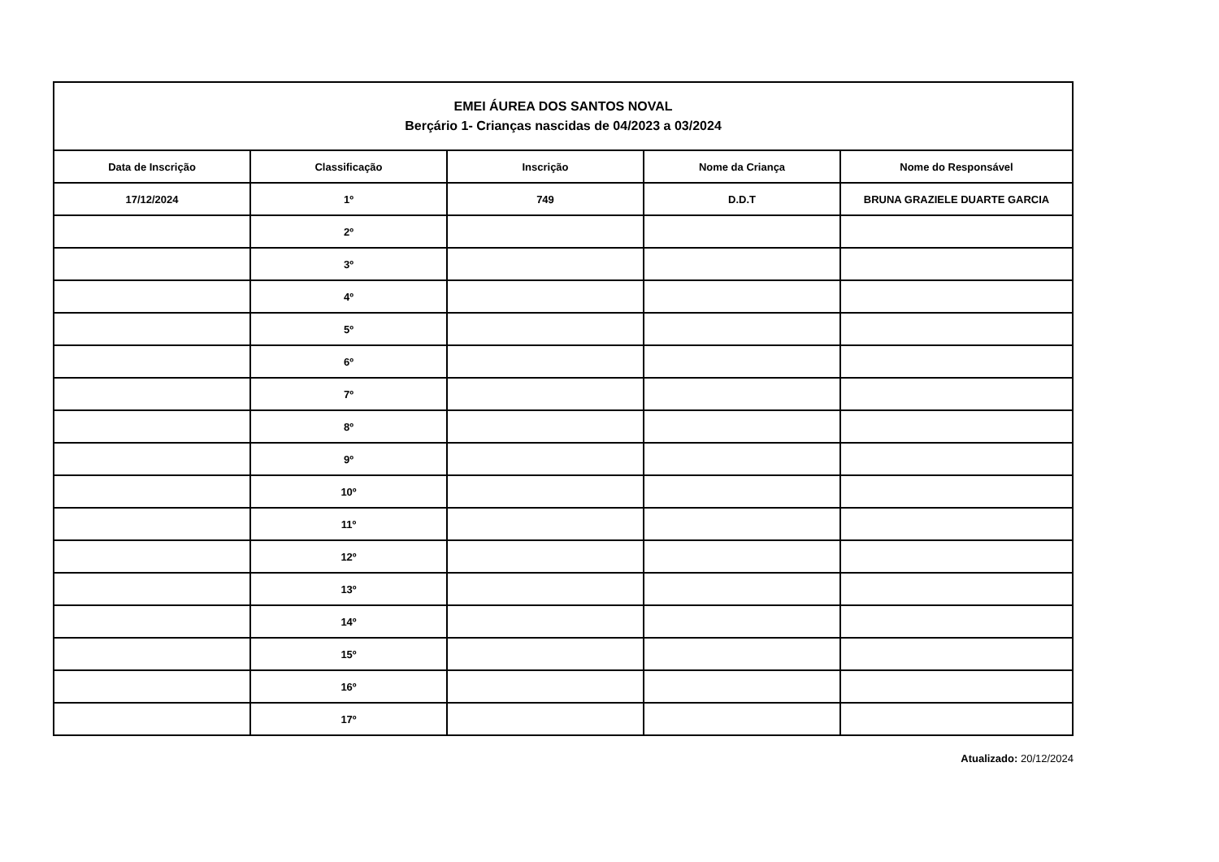| EMEI ÁUREA DOS SANTOS NOVAL Berçário 1- Crianças nascidas de 04/2023 a 03/2024 | | | | |
| --- | --- | --- | --- | --- |
| Data de Inscrição | Classificação | Inscrição | Nome da Criança | Nome do Responsável |
| 17/12/2024 | 1º | 749 | D.D.T | BRUNA GRAZIELE DUARTE GARCIA |
| | 2º | | | |
| | 3º | | | |
| | 4º | | | |
| | 5º | | | |
| | 6º | | | |
| | 7º | | | |
| | 8º | | | |
| | 9º | | | |
| | 10º | | | |
| | 11º | | | |
| | 12º | | | |
| | 13º | | | |
| | 14º | | | |
| | 15º | | | |
| | 16º | | | |
| | 17º | | | |
Atualizado: 20/12/2024